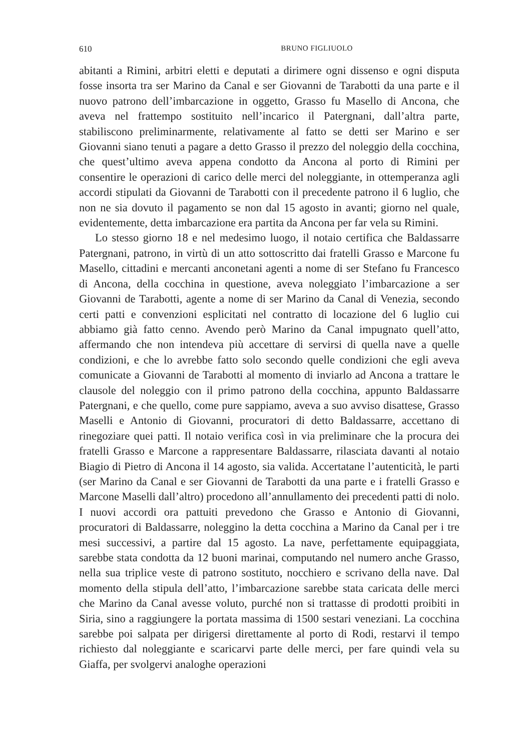610 BRUNO FIGLIUOLO
abitanti a Rimini, arbitri eletti e deputati a dirimere ogni dissenso e ogni disputa fosse insorta tra ser Marino da Canal e ser Giovanni de Tarabotti da una parte e il nuovo patrono dell’imbarcazione in oggetto, Grasso fu Masello di Ancona, che aveva nel frattempo sostituito nell’incarico il Patergnani, dall’altra parte, stabiliscono preliminarmente, relativamente al fatto se detti ser Marino e ser Giovanni siano tenuti a pagare a detto Grasso il prezzo del noleggio della cocchina, che quest’ultimo aveva appena condotto da Ancona al porto di Rimini per consentire le operazioni di carico delle merci del noleggiante, in ottemperanza agli accordi stipulati da Giovanni de Tarabotti con il precedente patrono il 6 luglio, che non ne sia dovuto il pagamento se non dal 15 agosto in avanti; giorno nel quale, evidentemente, detta imbarcazione era partita da Ancona per far vela su Rimini.
Lo stesso giorno 18 e nel medesimo luogo, il notaio certifica che Baldassarre Patergnani, patrono, in virtù di un atto sottoscritto dai fratelli Grasso e Marcone fu Masello, cittadini e mercanti anconetani agenti a nome di ser Stefano fu Francesco di Ancona, della cocchina in questione, aveva noleggiato l’imbarcazione a ser Giovanni de Tarabotti, agente a nome di ser Marino da Canal di Venezia, secondo certi patti e convenzioni esplicitati nel contratto di locazione del 6 luglio cui abbiamo già fatto cenno. Avendo però Marino da Canal impugnato quell’atto, affermando che non intendeva più accettare di servirsi di quella nave a quelle condizioni, e che lo avrebbe fatto solo secondo quelle condizioni che egli aveva comunicate a Giovanni de Tarabotti al momento di inviarlo ad Ancona a trattare le clausole del noleggio con il primo patrono della cocchina, appunto Baldassarre Patergnani, e che quello, come pure sappiamo, aveva a suo avviso disattese, Grasso Maselli e Antonio di Giovanni, procuratori di detto Baldassarre, accettano di rinegoziare quei patti. Il notaio verifica così in via preliminare che la procura dei fratelli Grasso e Marcone a rappresentare Baldassarre, rilasciata davanti al notaio Biagio di Pietro di Ancona il 14 agosto, sia valida. Accertatane l’autenticità, le parti (ser Marino da Canal e ser Giovanni de Tarabotti da una parte e i fratelli Grasso e Marcone Maselli dall’altro) procedono all’annullamento dei precedenti patti di nolo. I nuovi accordi ora pattuiti prevedono che Grasso e Antonio di Giovanni, procuratori di Baldassarre, noleggino la detta cocchina a Marino da Canal per i tre mesi successivi, a partire dal 15 agosto. La nave, perfettamente equipaggiata, sarebbe stata condotta da 12 buoni marinai, computando nel numero anche Grasso, nella sua triplice veste di patrono sostituto, nocchiero e scrivano della nave. Dal momento della stipula dell’atto, l’imbarcazione sarebbe stata caricata delle merci che Marino da Canal avesse voluto, purché non si trattasse di prodotti proibiti in Siria, sino a raggiungere la portata massima di 1500 sestari veneziani. La cocchina sarebbe poi salpata per dirigersi direttamente al porto di Rodi, restarvi il tempo richiesto dal noleggiante e scaricarvi parte delle merci, per fare quindi vela su Giaffa, per svolgervi analoghe operazioni